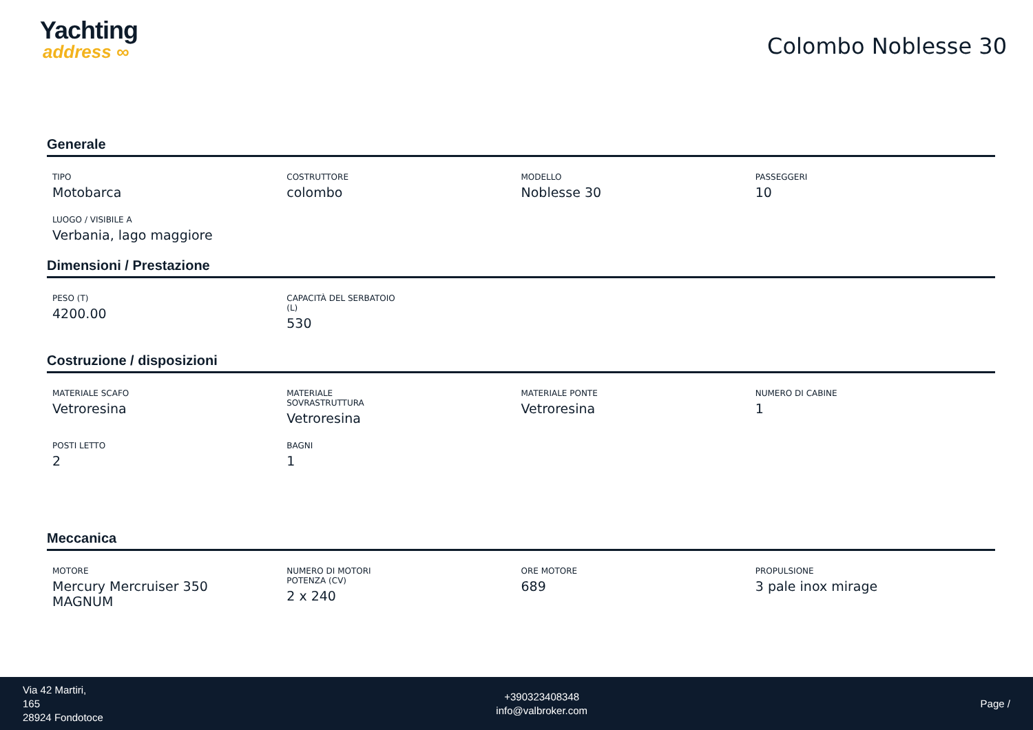Yachting
address ∞
Colombo Noblesse 30
Generale
TIPO
Motobarca
COSTRUTTORE
colombo
MODELLO
Noblesse 30
PASSEGGERI
10
LUOGO / VISIBILE A
Verbania, lago maggiore
Dimensioni / Prestazione
PESO (T)
4200.00
CAPACITÀ DEL SERBATOIO (L)
530
Costruzione / disposizioni
MATERIALE SCAFO
Vetroresina
MATERIALE SOVRASTRUTTURA
Vetroresina
MATERIALE PONTE
Vetroresina
NUMERO DI CABINE
1
POSTI LETTO
2
BAGNI
1
Meccanica
MOTORE
Mercury Mercruiser 350 MAGNUM
NUMERO DI MOTORI POTENZA (CV)
2 x 240
ORE MOTORE
689
PROPULSIONE
3 pale inox mirage
Via 42 Martiri,
165
28924 Fondotoce
+390323408348
info@valbroker.com
Page /